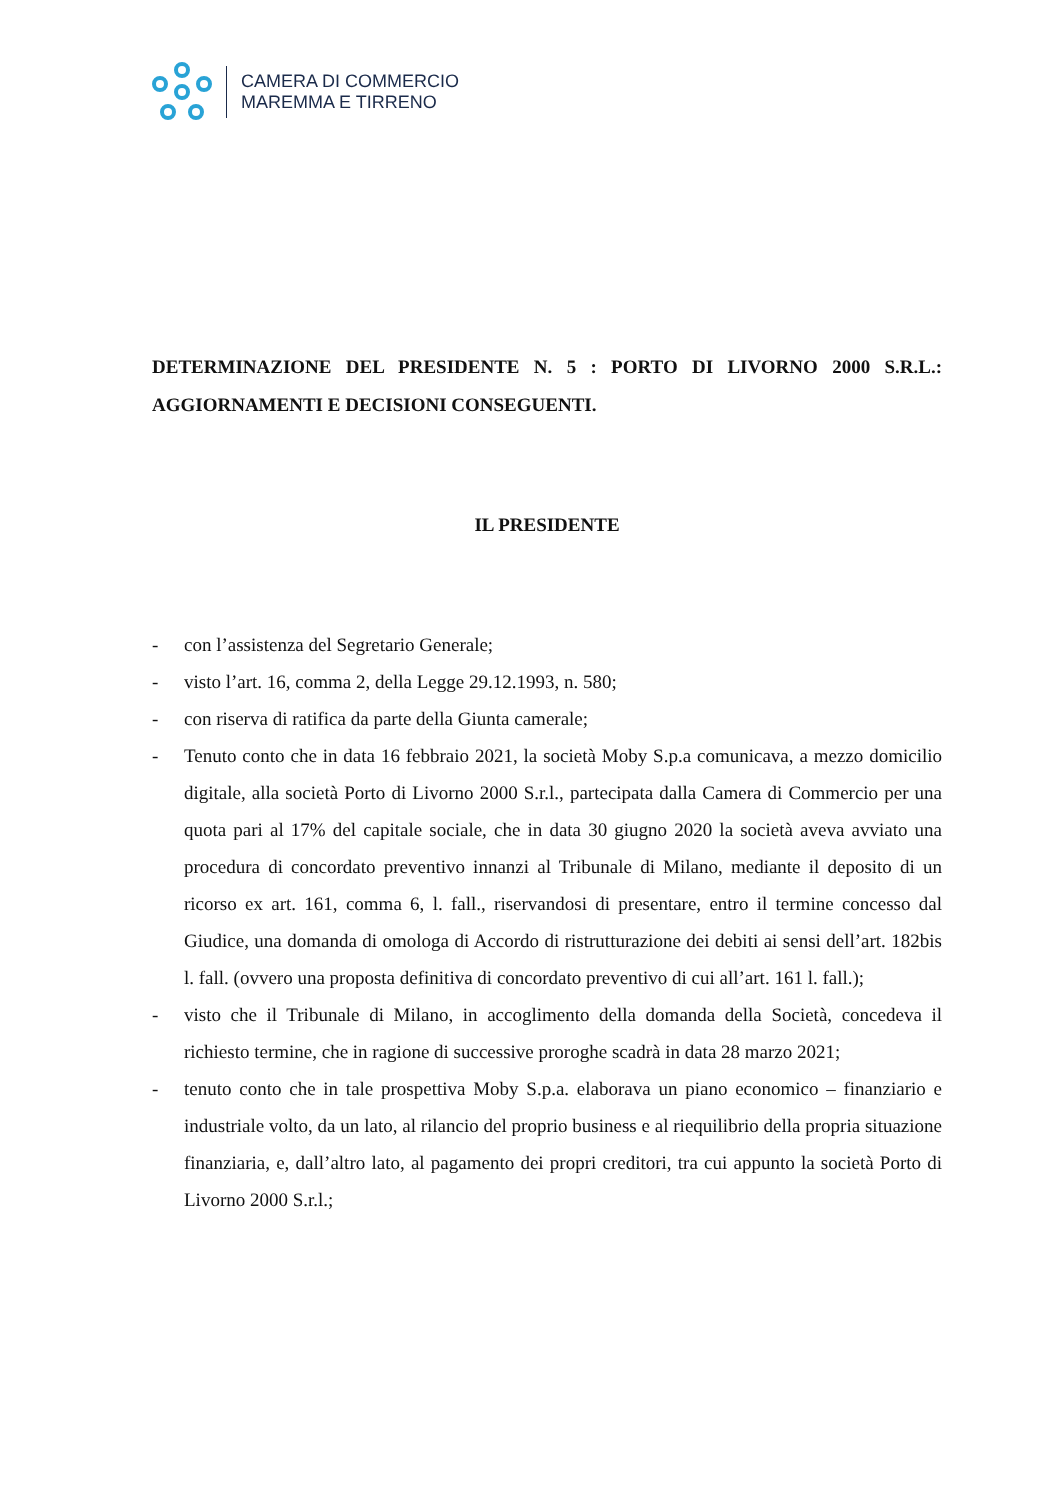CAMERA DI COMMERCIO
MAREMMA E TIRRENO
DETERMINAZIONE DEL PRESIDENTE N. 5 : PORTO DI LIVORNO 2000 S.R.L.: AGGIORNAMENTI E DECISIONI CONSEGUENTI.
IL PRESIDENTE
- con l’assistenza del Segretario Generale;
- visto l’art. 16, comma 2, della Legge 29.12.1993, n. 580;
- con riserva di ratifica da parte della Giunta camerale;
- Tenuto conto che in data 16 febbraio 2021, la società Moby S.p.a comunicava, a mezzo domicilio digitale, alla società Porto di Livorno 2000 S.r.l., partecipata dalla Camera di Commercio per una quota pari al 17% del capitale sociale, che in data 30 giugno 2020 la società aveva avviato una procedura di concordato preventivo innanzi al Tribunale di Milano, mediante il deposito di un ricorso ex art. 161, comma 6, l. fall., riservandosi di presentare, entro il termine concesso dal Giudice, una domanda di omologa di Accordo di ristrutturazione dei debiti ai sensi dell’art. 182bis l. fall. (ovvero una proposta definitiva di concordato preventivo di cui all’art. 161 l. fall.);
- visto che il Tribunale di Milano, in accoglimento della domanda della Società, concedeva il richiesto termine, che in ragione di successive proroghe scadrà in data 28 marzo 2021;
- tenuto conto che in tale prospettiva Moby S.p.a. elaborava un piano economico – finanziario e industriale volto, da un lato, al rilancio del proprio business e al riequilibrio della propria situazione finanziaria, e, dall’altro lato, al pagamento dei propri creditori, tra cui appunto la società Porto di Livorno 2000 S.r.l.;